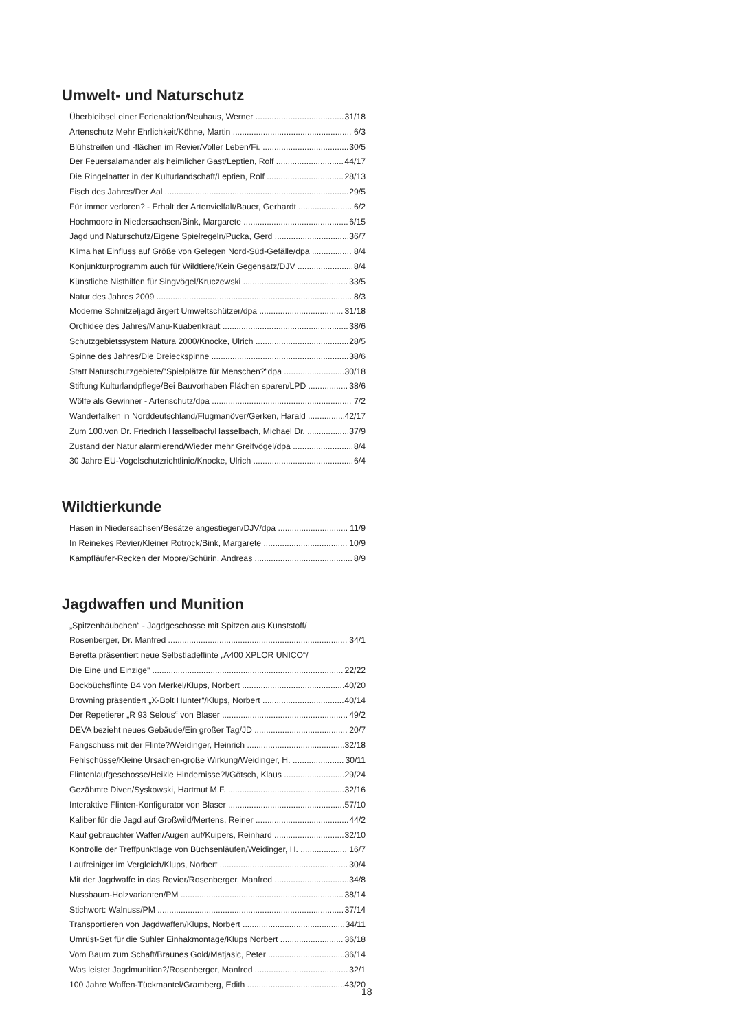Umwelt- und Naturschutz
Überbleibsel einer Ferienaktion/Neuhaus, Werner 31/18
Artenschutz Mehr Ehrlichkeit/Köhne, Martin 6/3
Blühstreifen und -flächen im Revier/Voller Leben/Fi. 30/5
Der Feuersalamander als heimlicher Gast/Leptien, Rolf 44/17
Die Ringelnatter in der Kulturlandschaft/Leptien, Rolf 28/13
Fisch des Jahres/Der Aal 29/5
Für immer verloren? - Erhalt der Artenvielfalt/Bauer, Gerhardt 6/2
Hochmoore in Niedersachsen/Bink, Margarete 6/15
Jagd und Naturschutz/Eigene Spielregeln/Pucka, Gerd 36/7
Klima hat Einfluss auf Größe von Gelegen Nord-Süd-Gefälle/dpa 8/4
Konjunkturprogramm auch für Wildtiere/Kein Gegensatz/DJV 8/4
Künstliche Nisthilfen für Singvögel/Kruczewski 33/5
Natur des Jahres 2009 8/3
Moderne Schnitzeljagd ärgert Umweltschützer/dpa 31/18
Orchidee des Jahres/Manu-Kuabenkraut 38/6
Schutzgebietssystem Natura 2000/Knocke, Ulrich 28/5
Spinne des Jahres/Die Dreieckspinne 38/6
Statt Naturschutzgebiete/“Spielplätze für Menschen?“dpa 30/18
Stiftung Kulturlandpflege/Bei Bauvorhaben Flächen sparen/LPD 38/6
Wölfe als Gewinner - Artenschutz/dpa 7/2
Wanderfalken in Norddeutschland/Flugmanöver/Gerken, Harald 42/17
Zum 100.von Dr. Friedrich Hasselbach/Hasselbach, Michael Dr. 37/9
Zustand der Natur alarmierend/Wieder mehr Greifvögel/dpa 8/4
30 Jahre EU-Vogelschutzrichtlinie/Knocke, Ulrich 6/4
Wildtierkunde
Hasen in Niedersachsen/Besätze angestiegen/DJV/dpa 11/9
In Reinekes Revier/Kleiner Rotrock/Bink, Margarete 10/9
Kampfläufer-Recken der Moore/Schürin, Andreas 8/9
Jagdwaffen und Munition
„Spitzenhäubchen“ - Jagdgeschosse mit Spitzen aus Kunststoff/
Rosenberger, Dr. Manfred 34/1
Beretta präsentiert neue Selbstladeflinte „A400 XPLOR UNICO“/
Die Eine und Einzige“22/22
Bockbüchsflinte B4 von Merkel/Klups, Norbert 40/20
Browning präsentiert „X-Bolt Hunter“/Klups, Norbert 40/14
Der Repetierer „R 93 Selous“ von Blaser 49/2
DEVA bezieht neues Gebäude/Ein großer Tag/JD 20/7
Fangschuss mit der Flinte?/Weidinger, Heinrich 32/18
Fehlschüsse/Kleine Ursachen-große Wirkung/Weidinger, H. 30/11
Flintenlaufgeschosse/Heikle Hindernisse?!/Götsch, Klaus 29/24
Gezähmte Diven/Syskowski, Hartmut M.F. 32/16
Interaktive Flinten-Konfigurator von Blaser 57/10
Kaliber für die Jagd auf Großwild/Mertens, Reiner 44/2
Kauf gebrauchter Waffen/Augen auf/Kuipers, Reinhard 32/10
Kontrolle der Treffpunktlage von Büchsenläufen/Weidinger, H. 16/7
Laufreiniger im Vergleich/Klups, Norbert 30/4
Mit der Jagdwaffe in das Revier/Rosenberger, Manfred 34/8
Nussbaum-Holzvarianten/PM 38/14
Stichwort: Walnuss/PM 37/14
Transportieren von Jagdwaffen/Klups, Norbert 34/11
Umrüst-Set für die Suhler Einhakmontage/Klups Norbert 36/18
Vom Baum zum Schaft/Braunes Gold/Matjasic, Peter 36/14
Was leistet Jagdmunition?/Rosenberger, Manfred 32/1
100 Jahre Waffen-Tückmantel/Gramberg, Edith 43/20
18